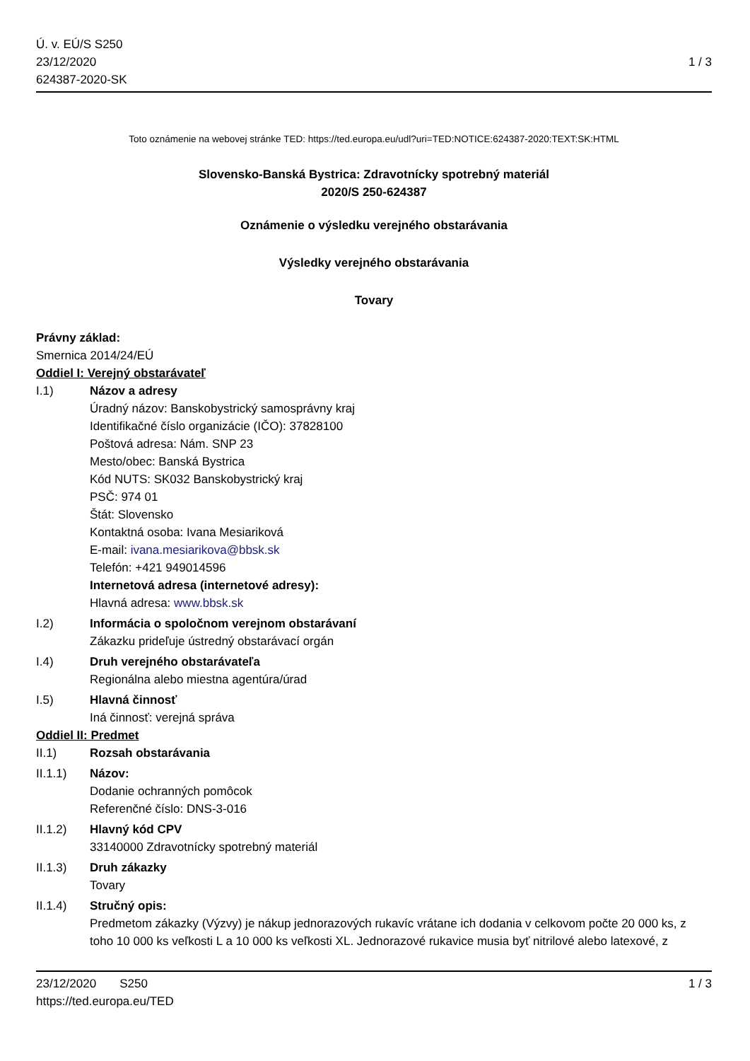Ú. v. EÚ/S S250
23/12/2020
624387-2020-SK
1 / 3
Toto oznámenie na webovej stránke TED: https://ted.europa.eu/udl?uri=TED:NOTICE:624387-2020:TEXT:SK:HTML
Slovensko-Banská Bystrica: Zdravotnícky spotrebný materiál
2020/S 250-624387
Oznámenie o výsledku verejného obstarávania
Výsledky verejného obstarávania
Tovary
Právny základ:
Smernica 2014/24/EÚ
Oddiel I: Verejný obstarávateľ
I.1) Názov a adresy
Úradný názov: Banskobystrický samosprávny kraj
Identifikačné číslo organizácie (IČO): 37828100
Poštová adresa: Nám. SNP 23
Mesto/obec: Banská Bystrica
Kód NUTS: SK032 Banskobystrický kraj
PSČ: 974 01
Štát: Slovensko
Kontaktná osoba: Ivana Mesiariková
E-mail: ivana.mesiarikova@bbsk.sk
Telefón: +421 949014596
Internetová adresa (internetové adresy):
Hlavná adresa: www.bbsk.sk
I.2) Informácia o spoločnom verejnom obstarávaní
Zákazku prideľuje ústredný obstarávací orgán
I.4) Druh verejného obstarávateľa
Regionálna alebo miestna agentúra/úrad
I.5) Hlavná činnosť
Iná činnosť: verejná správa
Oddiel II: Predmet
II.1) Rozsah obstarávania
II.1.1) Názov:
Dodanie ochranných pomôcok
Referenčné číslo: DNS-3-016
II.1.2) Hlavný kód CPV
33140000 Zdravotnícky spotrebný materiál
II.1.3) Druh zákazky
Tovary
II.1.4) Stručný opis:
Predmetom zákazky (Výzvy) je nákup jednorazových rukavíc vrátane ich dodania v celkovom počte 20 000 ks, z toho 10 000 ks veľkosti L a 10 000 ks veľkosti XL. Jednorazové rukavice musia byť nitrilové alebo latexové, z
23/12/2020 S250
https://ted.europa.eu/TED
1 / 3